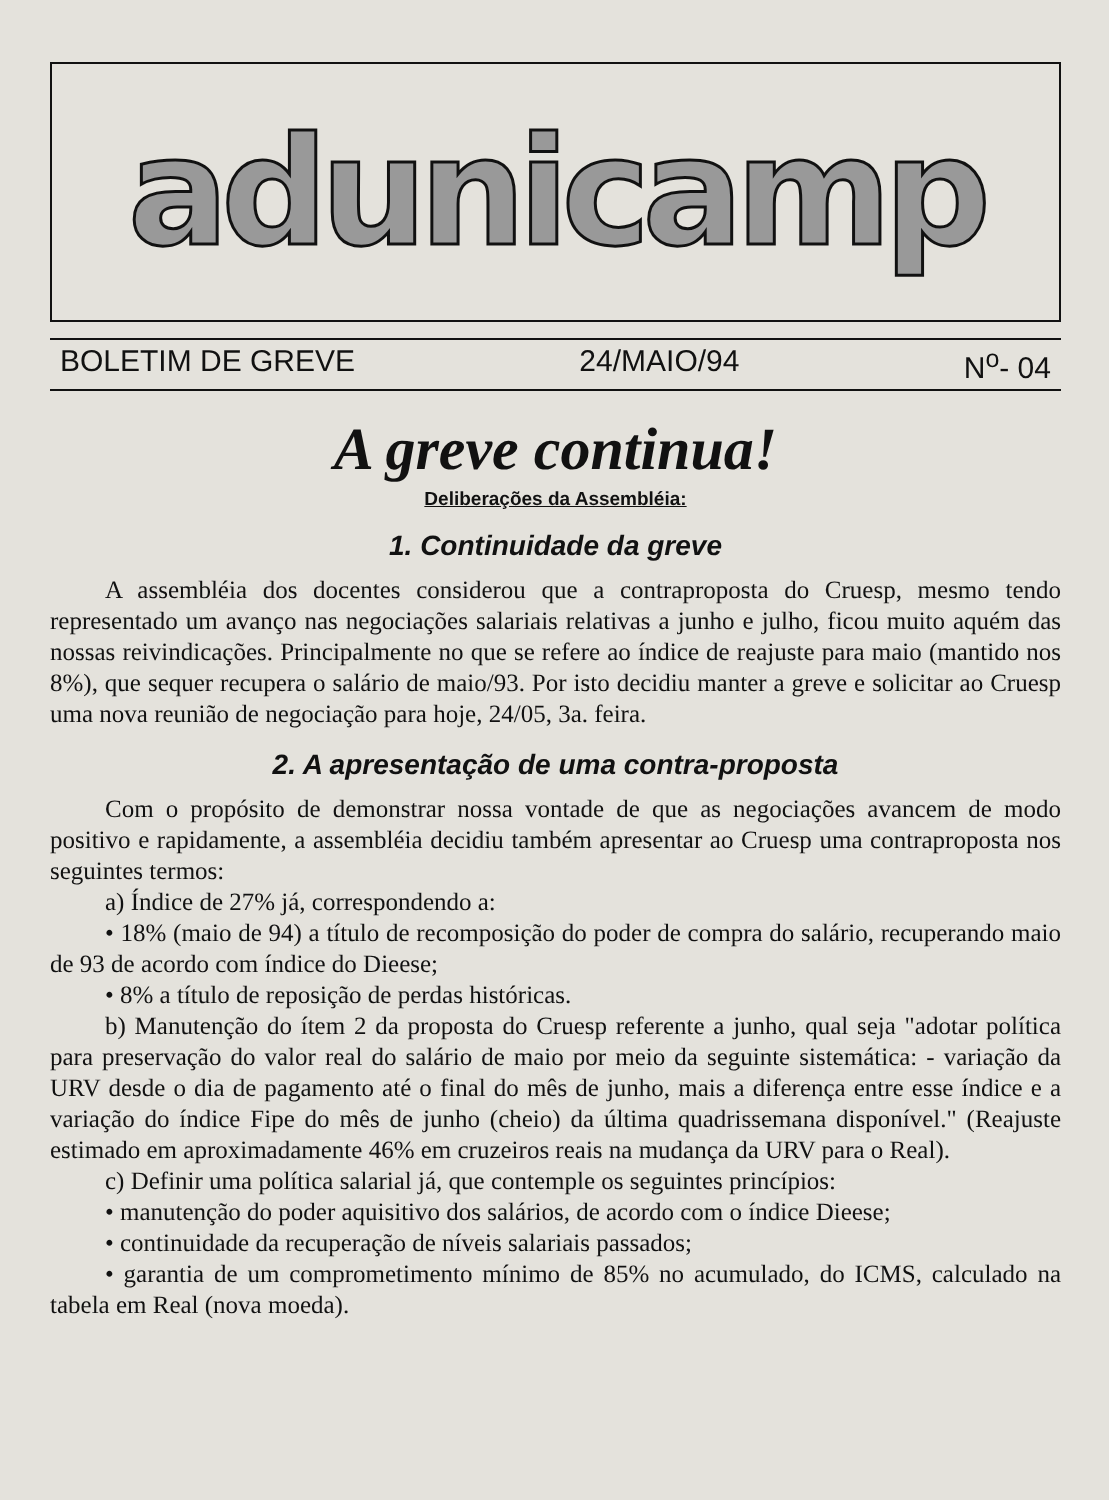adunicamp
BOLETIM DE GREVE 24/MAIO/94 N<sup>o</sup>- 04
A greve continua!
Deliberações da Assembléia:
1. Continuidade da greve
A assembléia dos docentes considerou que a contraproposta do Cruesp, mesmo tendo representado um avanço nas negociações salariais relativas a junho e julho, ficou muito aquém das nossas reivindicações. Principalmente no que se refere ao índice de reajuste para maio (mantido nos 8%), que sequer recupera o salário de maio/93. Por isto decidiu manter a greve e solicitar ao Cruesp uma nova reunião de negociação para hoje, 24/05, 3a. feira.
2. A apresentação de uma contra-proposta
Com o propósito de demonstrar nossa vontade de que as negociações avancem de modo positivo e rapidamente, a assembléia decidiu também apresentar ao Cruesp uma contraproposta nos seguintes termos:
a) Índice de 27% já, correspondendo a:
• 18% (maio de 94) a título de recomposição do poder de compra do salário, recuperando maio de 93 de acordo com índice do Dieese;
• 8% a título de reposição de perdas históricas.
b) Manutenção do ítem 2 da proposta do Cruesp referente a junho, qual seja "adotar política para preservação do valor real do salário de maio por meio da seguinte sistemática: - variação da URV desde o dia de pagamento até o final do mês de junho, mais a diferença entre esse índice e a variação do índice Fipe do mês de junho (cheio) da última quadrissemana disponível." (Reajuste estimado em aproximadamente 46% em cruzeiros reais na mudança da URV para o Real).
c) Definir uma política salarial já, que contemple os seguintes princípios:
• manutenção do poder aquisitivo dos salários, de acordo com o índice Dieese;
• continuidade da recuperação de níveis salariais passados;
• garantia de um comprometimento mínimo de 85% no acumulado, do ICMS, calculado na tabela em Real (nova moeda).